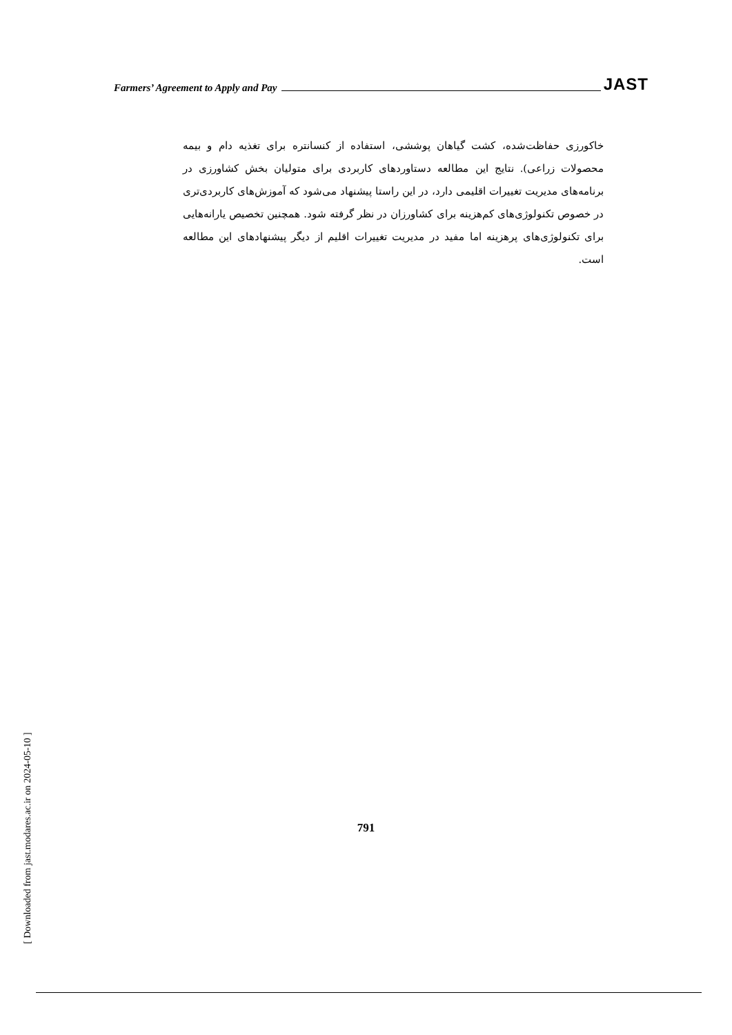Farmers’ Agreement to Apply and Pay JAST
خاکورزی حفاظت‌شده، کشت گیاهان پوششی، استفاده از کنسانتره برای تغذیه دام و بیمه محصولات زراعی). نتایج این مطالعه دستاوردهای کاربردی برای متولیان بخش کشاورزی در برنامه‌های مدیریت تغییرات اقلیمی دارد، در این راستا پیشنهاد می‌شود که آموزش‌های کاربردی‌تری در خصوص تکنولوژی‌های کم‌هزینه برای کشاورزان در نظر گرفته شود. همچنین تخصیص یارانه‌هایی برای تکنولوژی‌های پرهزینه اما مفید در مدیریت تغییرات اقلیم از دیگر پیشنهادهای این مطالعه است.
[ Downloaded from jast.modares.ac.ir on 2024-05-10 ]
791